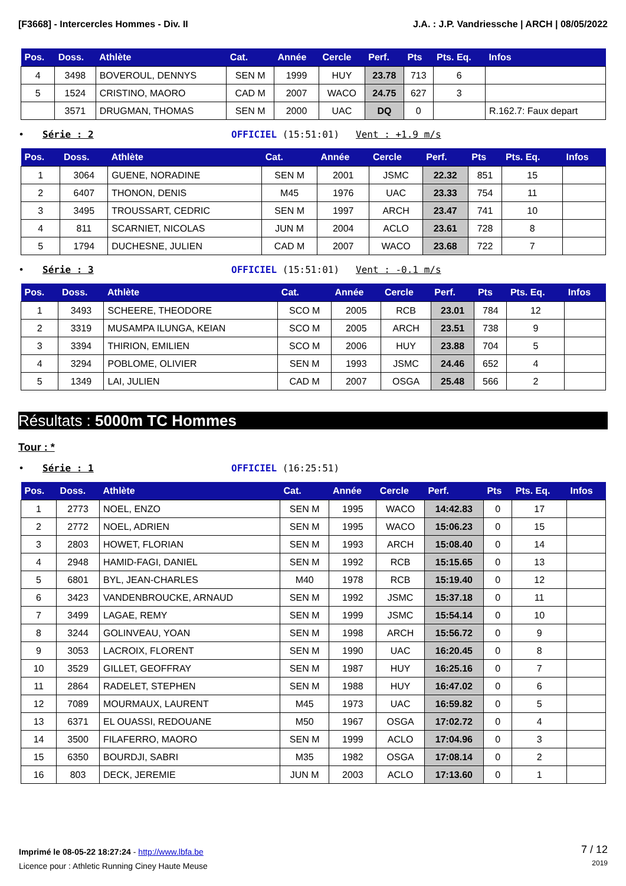[F3668] - Intercercles Hommes - Div. II J.A. : J.P. Vandriessche | ARCH | 08/05/2022
| Pos. | Doss. | Athlète | Cat. | Année | Cercle | Perf. | Pts | Pts. Eq. | Infos |
| --- | --- | --- | --- | --- | --- | --- | --- | --- | --- |
| 4 | 3498 | BOVEROUL, DENNYS | SEN M | 1999 | HUY | 23.78 | 713 | 6 | |
| 5 | 1524 | CRISTINO, MAORO | CAD M | 2007 | WACO | 24.75 | 627 | 3 | |
| | 3571 | DRUGMAN, THOMAS | SEN M | 2000 | UAC | DQ | 0 | | R.162.7: Faux depart |
• Série : 2 OFFICIEL (15:51:01) Vent : +1.9 m/s
| Pos. | Doss. | Athlète | Cat. | Année | Cercle | Perf. | Pts | Pts. Eq. | Infos |
| --- | --- | --- | --- | --- | --- | --- | --- | --- | --- |
| 1 | 3064 | GUENE, NORADINE | SEN M | 2001 | JSMC | 22.32 | 851 | 15 | |
| 2 | 6407 | THONON, DENIS | M45 | 1976 | UAC | 23.33 | 754 | 11 | |
| 3 | 3495 | TROUSSART, CEDRIC | SEN M | 1997 | ARCH | 23.47 | 741 | 10 | |
| 4 | 811 | SCARNIET, NICOLAS | JUN M | 2004 | ACLO | 23.61 | 728 | 8 | |
| 5 | 1794 | DUCHESNE, JULIEN | CAD M | 2007 | WACO | 23.68 | 722 | 7 | |
• Série : 3 OFFICIEL (15:51:01) Vent : -0.1 m/s
| Pos. | Doss. | Athlète | Cat. | Année | Cercle | Perf. | Pts | Pts. Eq. | Infos |
| --- | --- | --- | --- | --- | --- | --- | --- | --- | --- |
| 1 | 3493 | SCHEERE, THEODORE | SCO M | 2005 | RCB | 23.01 | 784 | 12 | |
| 2 | 3319 | MUSAMPA ILUNGA, KEIAN | SCO M | 2005 | ARCH | 23.51 | 738 | 9 | |
| 3 | 3394 | THIRION, EMILIEN | SCO M | 2006 | HUY | 23.88 | 704 | 5 | |
| 4 | 3294 | POBLOME, OLIVIER | SEN M | 1993 | JSMC | 24.46 | 652 | 4 | |
| 5 | 1349 | LAI, JULIEN | CAD M | 2007 | OSGA | 25.48 | 566 | 2 | |
Résultats : 5000m TC Hommes
Tour : *
• Série : 1 OFFICIEL (16:25:51)
| Pos. | Doss. | Athlète | Cat. | Année | Cercle | Perf. | Pts | Pts. Eq. | Infos |
| --- | --- | --- | --- | --- | --- | --- | --- | --- | --- |
| 1 | 2773 | NOEL, ENZO | SEN M | 1995 | WACO | 14:42.83 | 0 | 17 | |
| 2 | 2772 | NOEL, ADRIEN | SEN M | 1995 | WACO | 15:06.23 | 0 | 15 | |
| 3 | 2803 | HOWET, FLORIAN | SEN M | 1993 | ARCH | 15:08.40 | 0 | 14 | |
| 4 | 2948 | HAMID-FAGI, DANIEL | SEN M | 1992 | RCB | 15:15.65 | 0 | 13 | |
| 5 | 6801 | BYL, JEAN-CHARLES | M40 | 1978 | RCB | 15:19.40 | 0 | 12 | |
| 6 | 3423 | VANDENBROUCKE, ARNAUD | SEN M | 1992 | JSMC | 15:37.18 | 0 | 11 | |
| 7 | 3499 | LAGAE, REMY | SEN M | 1999 | JSMC | 15:54.14 | 0 | 10 | |
| 8 | 3244 | GOLINVEAU, YOAN | SEN M | 1998 | ARCH | 15:56.72 | 0 | 9 | |
| 9 | 3053 | LACROIX, FLORENT | SEN M | 1990 | UAC | 16:20.45 | 0 | 8 | |
| 10 | 3529 | GILLET, GEOFFRAY | SEN M | 1987 | HUY | 16:25.16 | 0 | 7 | |
| 11 | 2864 | RADELET, STEPHEN | SEN M | 1988 | HUY | 16:47.02 | 0 | 6 | |
| 12 | 7089 | MOURMAUX, LAURENT | M45 | 1973 | UAC | 16:59.82 | 0 | 5 | |
| 13 | 6371 | EL OUASSI, REDOUANE | M50 | 1967 | OSGA | 17:02.72 | 0 | 4 | |
| 14 | 3500 | FILAFERRO, MAORO | SEN M | 1999 | ACLO | 17:04.96 | 0 | 3 | |
| 15 | 6350 | BOURDJI, SABRI | M35 | 1982 | OSGA | 17:08.14 | 0 | 2 | |
| 16 | 803 | DECK, JEREMIE | JUN M | 2003 | ACLO | 17:13.60 | 0 | 1 | |
Imprimé le 08-05-22 18:27:24 - http://www.lbfa.be
Licence pour : Athletic Running Ciney Haute Meuse
7 / 12
2019